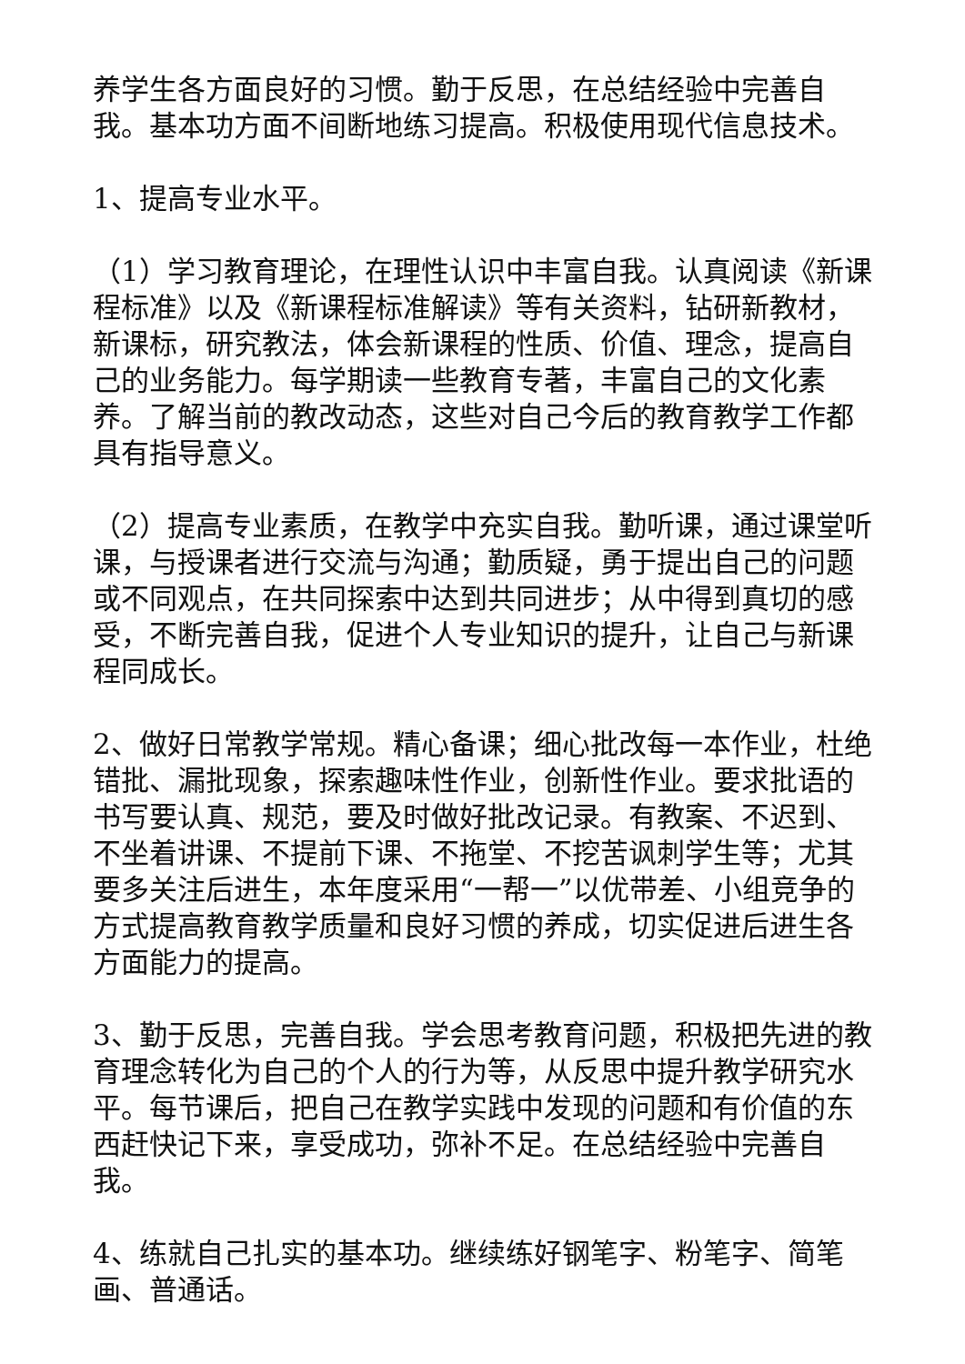养学生各方面良好的习惯。勤于反思，在总结经验中完善自我。基本功方面不间断地练习提高。积极使用现代信息技术。
1、提高专业水平。
（1）学习教育理论，在理性认识中丰富自我。认真阅读《新课程标准》以及《新课程标准解读》等有关资料，钻研新教材，新课标，研究教法，体会新课程的性质、价值、理念，提高自己的业务能力。每学期读一些教育专著，丰富自己的文化素养。了解当前的教改动态，这些对自己今后的教育教学工作都具有指导意义。
（2）提高专业素质，在教学中充实自我。勤听课，通过课堂听课，与授课者进行交流与沟通；勤质疑，勇于提出自己的问题或不同观点，在共同探索中达到共同进步；从中得到真切的感受，不断完善自我，促进个人专业知识的提升，让自己与新课程同成长。
2、做好日常教学常规。精心备课；细心批改每一本作业，杜绝错批、漏批现象，探索趣味性作业，创新性作业。要求批语的书写要认真、规范，要及时做好批改记录。有教案、不迟到、不坐着讲课、不提前下课、不拖堂、不挖苦讽刺学生等；尤其要多关注后进生，本年度采用“一帮一”以优带差、小组竞争的方式提高教育教学质量和良好习惯的养成，切实促进后进生各方面能力的提高。
3、勤于反思，完善自我。学会思考教育问题，积极把先进的教育理念转化为自己的个人的行为等，从反思中提升教学研究水平。每节课后，把自己在教学实践中发现的问题和有价值的东西赶快记下来，享受成功，弥补不足。在总结经验中完善自我。
4、练就自己扎实的基本功。继续练好钢笔字、粉笔字、简笔画、普通话。